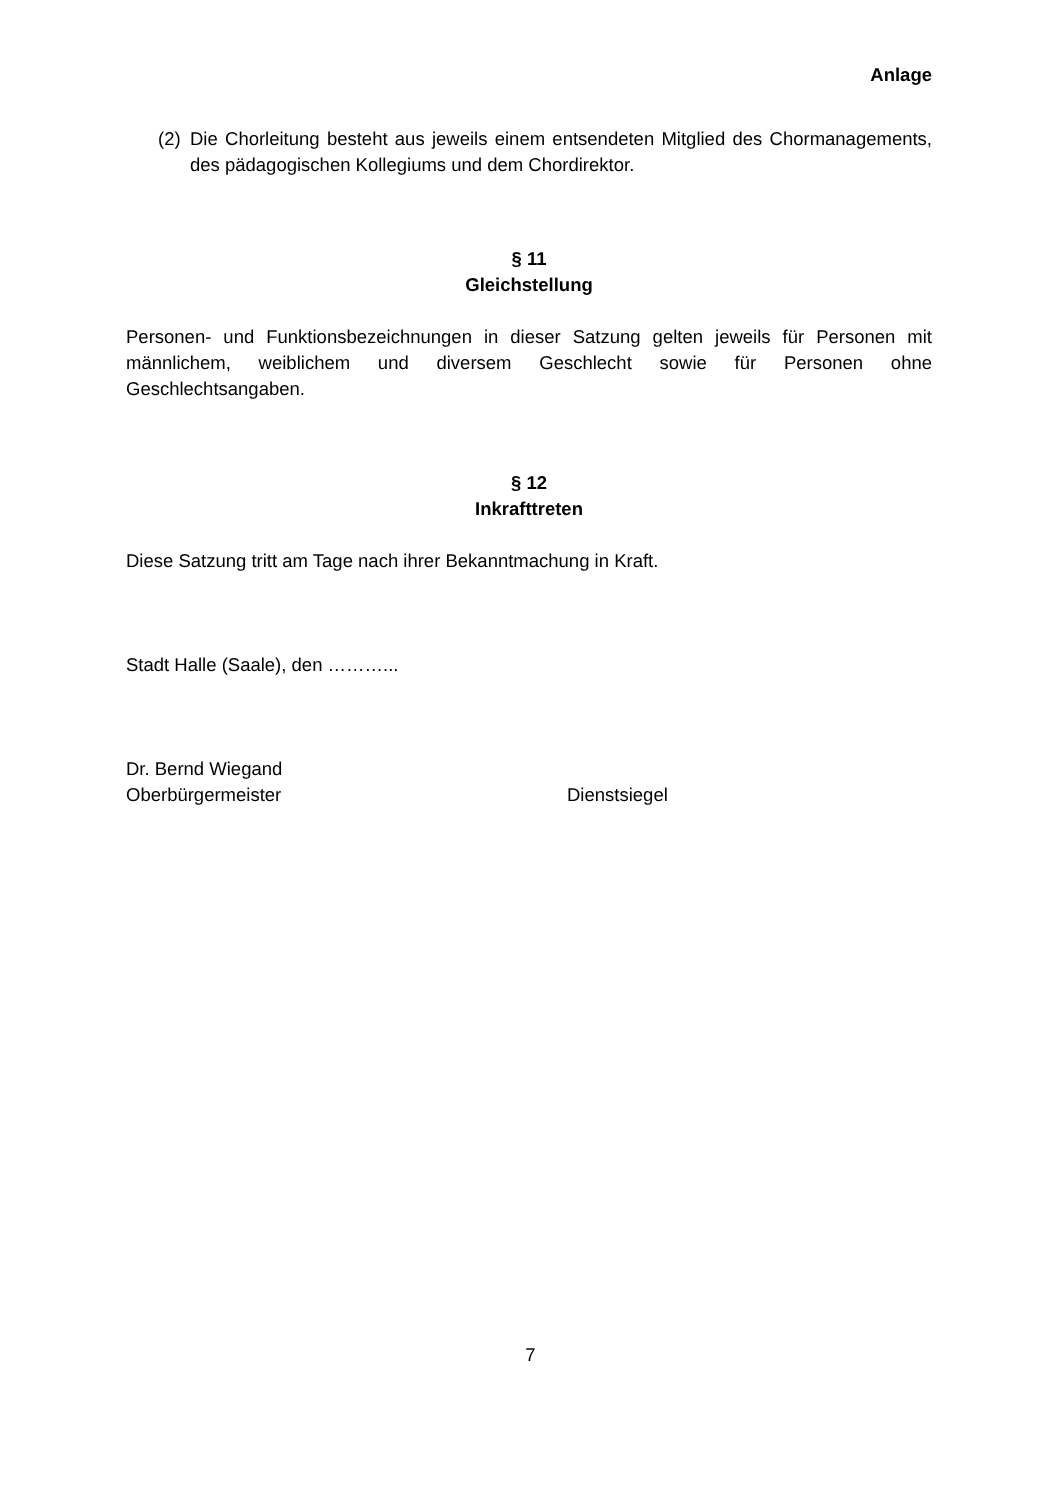Anlage
(2) Die Chorleitung besteht aus jeweils einem entsendeten Mitglied des Chormanagements, des pädagogischen Kollegiums und dem Chordirektor.
§ 11
Gleichstellung
Personen- und Funktionsbezeichnungen in dieser Satzung gelten jeweils für Personen mit männlichem, weiblichem und diversem Geschlecht sowie für Personen ohne Geschlechtsangaben.
§ 12
Inkrafttreten
Diese Satzung tritt am Tage nach ihrer Bekanntmachung in Kraft.
Stadt Halle (Saale), den ………...
Dr. Bernd Wiegand
Oberbürgermeister Dienstsiegel
7